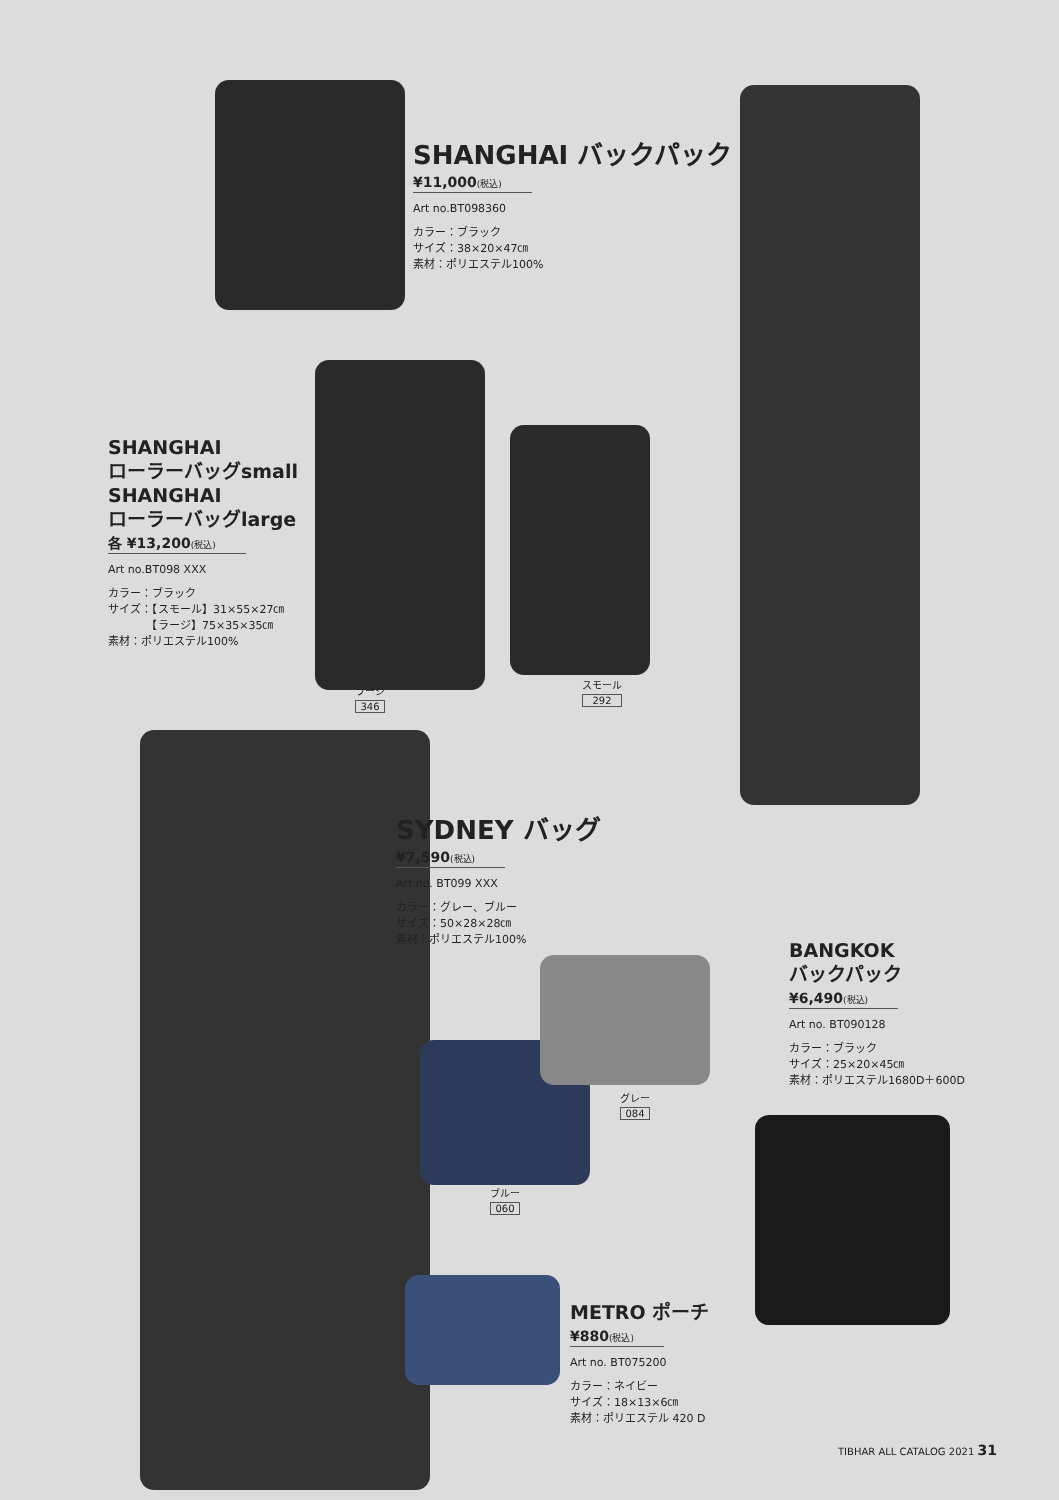SHANGHAI バックパック
¥11,000(税込)
Art no.BT098360
カラー：ブラック
サイズ：38×20×47㎝
素材：ポリエステル100%
SHANGHAI
ローラーバッグsmall
SHANGHAI
ローラーバッグlarge
各 ¥13,200(税込)
Art no.BT098 XXX
カラー：ブラック
サイズ：【スモール】31×55×27㎝
　　　　【ラージ】75×35×35㎝
素材：ポリエステル100%
ラージ
346
スモール
292
SYDNEY バッグ
¥7,590(税込)
Art no. BT099 XXX
カラー：グレー、ブルー
サイズ：50×28×28㎝
素材：ポリエステル100%
グレー
084
ブルー
060
BANGKOK
バックパック
¥6,490(税込)
Art no. BT090128
カラー：ブラック
サイズ：25×20×45㎝
素材：ポリエステル1680D＋600D
METRO ポーチ
¥880(税込)
Art no. BT075200
カラー：ネイビー
サイズ：18×13×6㎝
素材：ポリエステル 420 D
TIBHAR ALL CATALOG 2021 31